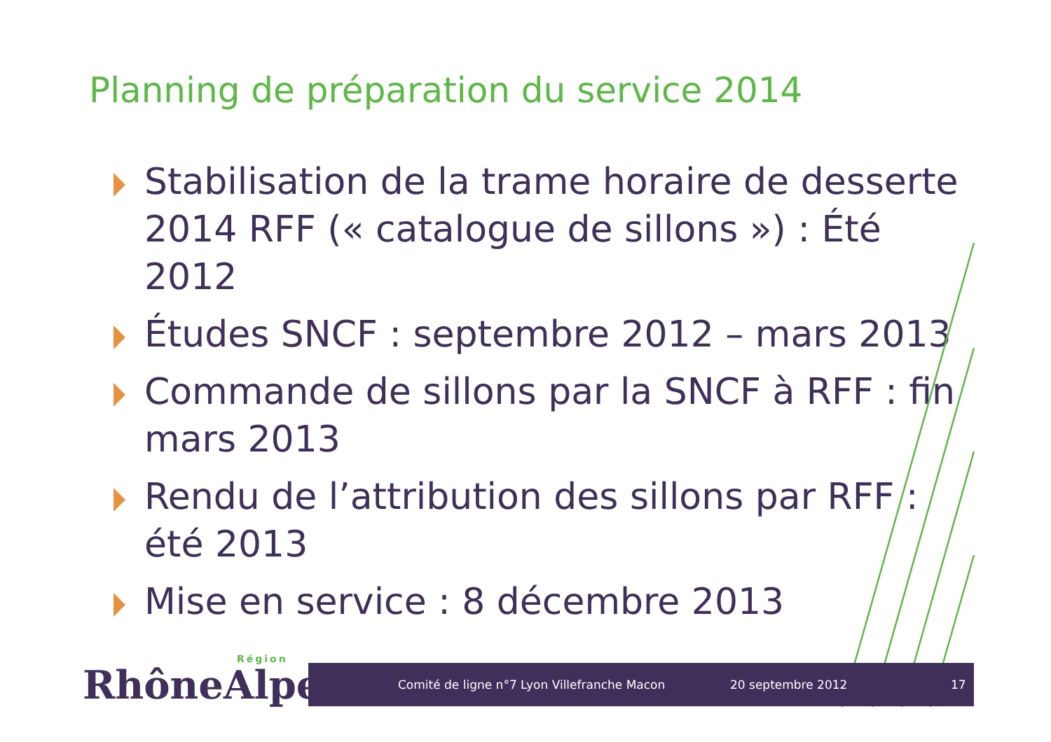Planning de préparation du service 2014
Stabilisation de la trame horaire de desserte 2014 RFF (« catalogue de sillons ») : Été 2012
Études SNCF : septembre 2012 – mars 2013
Commande de sillons par la SNCF à RFF : fin mars 2013
Rendu de l’attribution des sillons par RFF : été 2013
Mise en service : 8 décembre 2013
Région
RhôneAlpes
Comité de ligne n°7 Lyon Villefranche Macon 20 septembre 2012 17